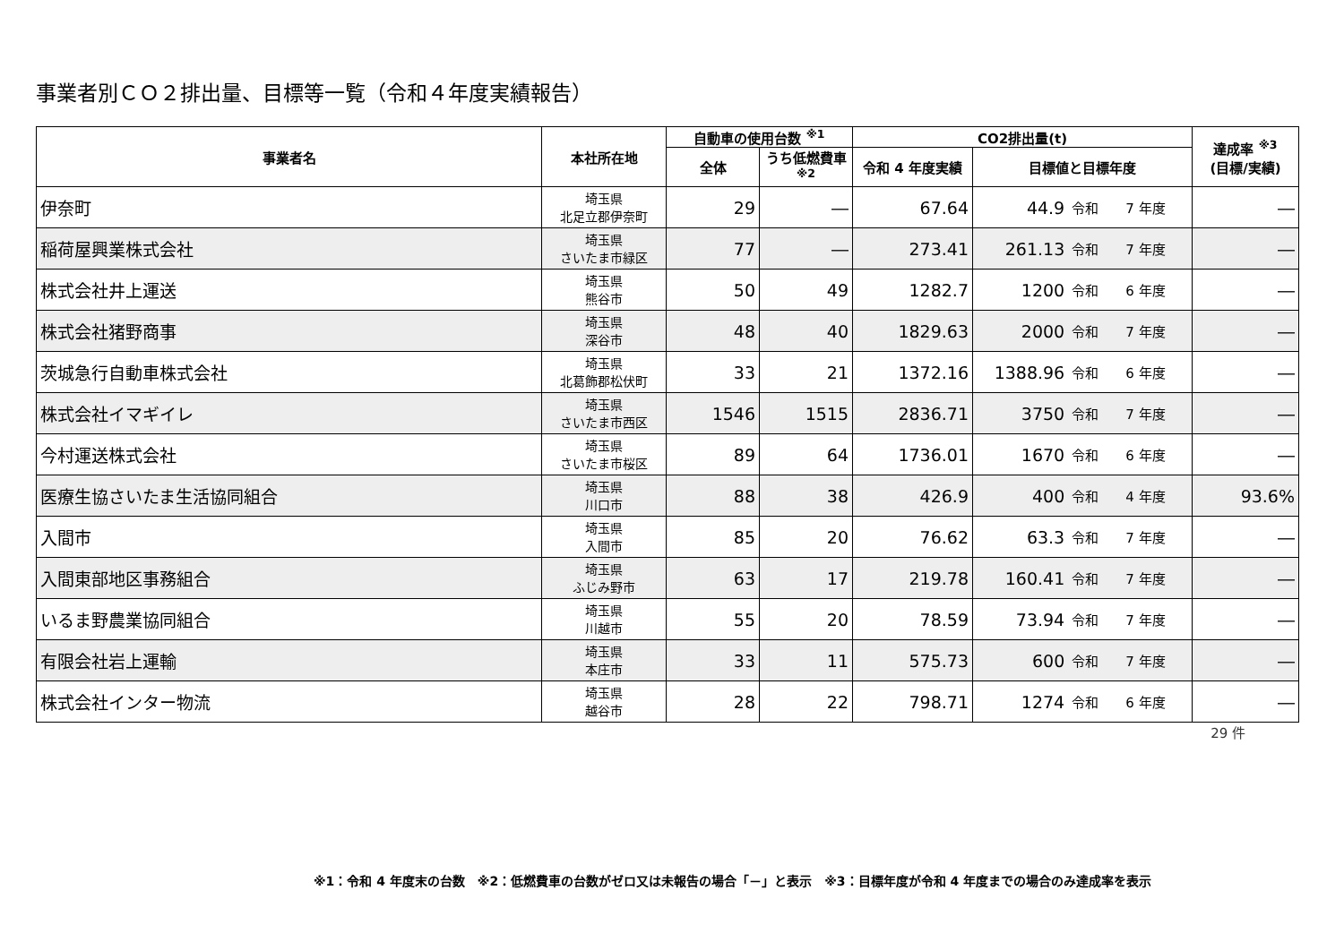事業者別ＣＯ２排出量、目標等一覧（令和４年度実績報告）
| 事業者名 | 本社所在地 | 自動車の使用台数 <sup>※1</sup> | | CO2排出量(t) | | | 達成率 <sup>※3</sup> (目標/実績) |
| --- | --- | --- | --- | --- | --- | --- | --- |
| | | 全体 | うち低燃費車 <sup>※2</sup> | 令和 4 年度実績 | 目標値と目標年度 | | |
| 伊奈町 | 埼玉県 北足立郡伊奈町 | 29 | ― | 67.64 | 44.9 | 令和 7 年度 | ― |
| 稲荷屋興業株式会社 | 埼玉県 さいたま市緑区 | 77 | ― | 273.41 | 261.13 | 令和 7 年度 | ― |
| 株式会社井上運送 | 埼玉県 熊谷市 | 50 | 49 | 1282.7 | 1200 | 令和 6 年度 | ― |
| 株式会社猪野商事 | 埼玉県 深谷市 | 48 | 40 | 1829.63 | 2000 | 令和 7 年度 | ― |
| 茨城急行自動車株式会社 | 埼玉県 北葛飾郡松伏町 | 33 | 21 | 1372.16 | 1388.96 | 令和 6 年度 | ― |
| 株式会社イマギイレ | 埼玉県 さいたま市西区 | 1546 | 1515 | 2836.71 | 3750 | 令和 7 年度 | ― |
| 今村運送株式会社 | 埼玉県 さいたま市桜区 | 89 | 64 | 1736.01 | 1670 | 令和 6 年度 | ― |
| 医療生協さいたま生活協同組合 | 埼玉県 川口市 | 88 | 38 | 426.9 | 400 | 令和 4 年度 | 93.6% |
| 入間市 | 埼玉県 入間市 | 85 | 20 | 76.62 | 63.3 | 令和 7 年度 | ― |
| 入間東部地区事務組合 | 埼玉県 ふじみ野市 | 63 | 17 | 219.78 | 160.41 | 令和 7 年度 | ― |
| いるま野農業協同組合 | 埼玉県 川越市 | 55 | 20 | 78.59 | 73.94 | 令和 7 年度 | ― |
| 有限会社岩上運輸 | 埼玉県 本庄市 | 33 | 11 | 575.73 | 600 | 令和 7 年度 | ― |
| 株式会社インター物流 | 埼玉県 越谷市 | 28 | 22 | 798.71 | 1274 | 令和 6 年度 | ― |
29 件
※1：令和 4 年度末の台数　※2：低燃費車の台数がゼロ又は未報告の場合「－」と表示　※3：目標年度が令和 4 年度までの場合のみ達成率を表示